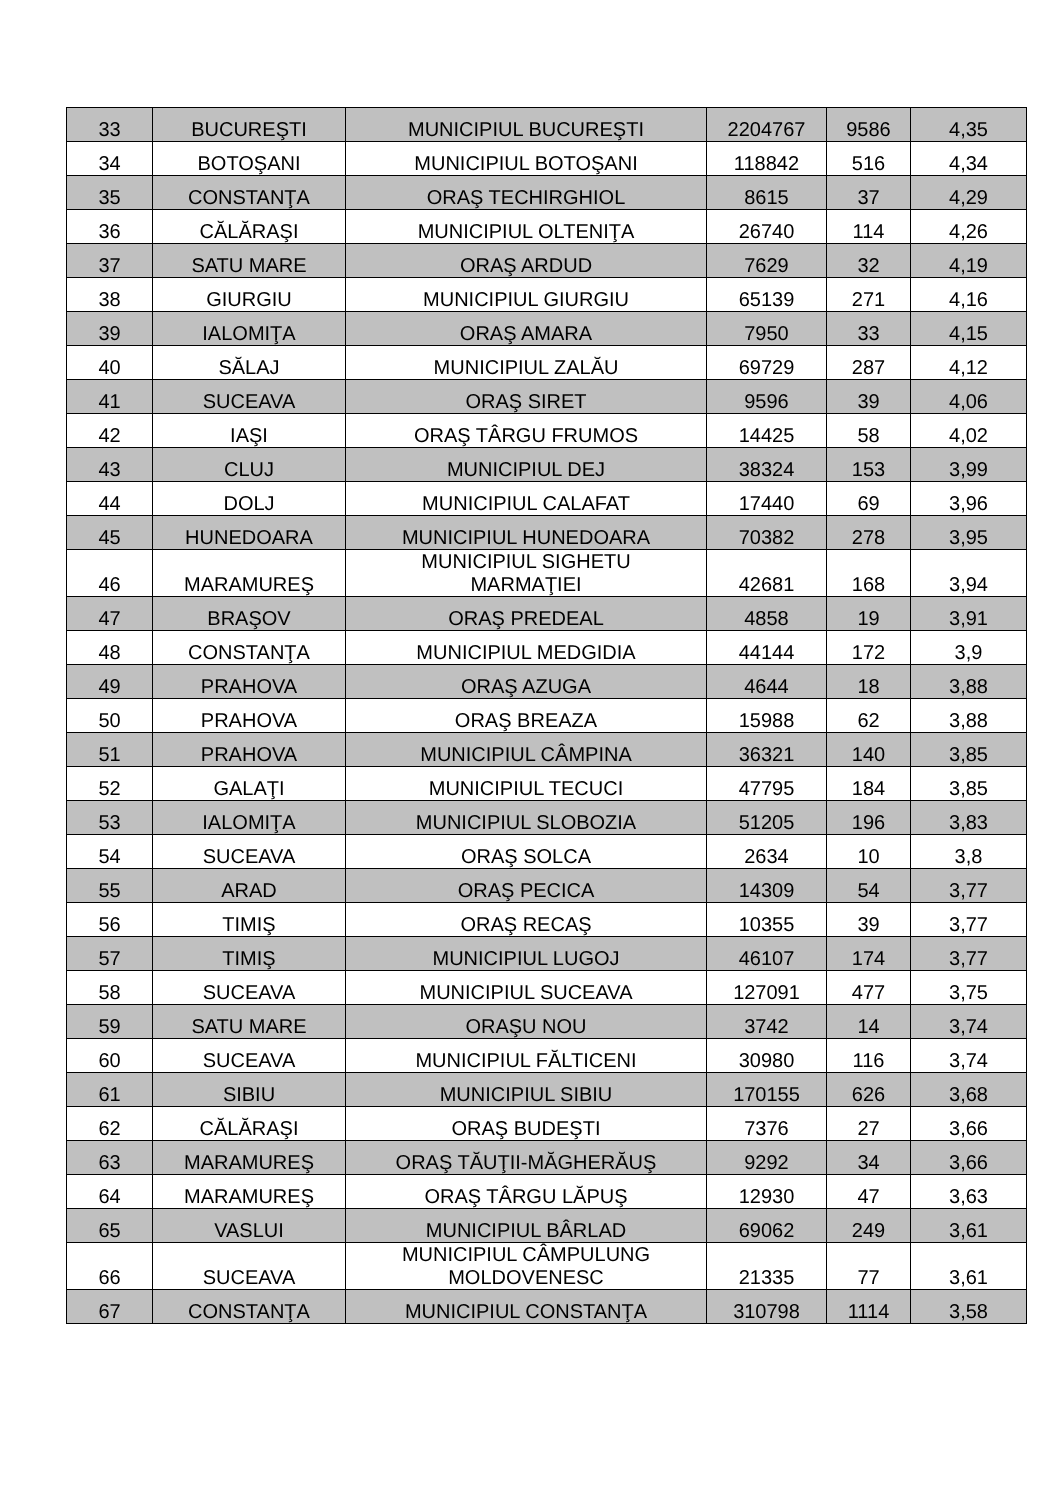| 33 | BUCUREŞTI | MUNICIPIUL BUCUREŞTI | 2204767 | 9586 | 4,35 |
| 34 | BOTOŞANI | MUNICIPIUL BOTOŞANI | 118842 | 516 | 4,34 |
| 35 | CONSTANŢA | ORAŞ TECHIRGHIOL | 8615 | 37 | 4,29 |
| 36 | CĂLĂRAŞI | MUNICIPIUL OLTENIŢA | 26740 | 114 | 4,26 |
| 37 | SATU MARE | ORAŞ ARDUD | 7629 | 32 | 4,19 |
| 38 | GIURGIU | MUNICIPIUL GIURGIU | 65139 | 271 | 4,16 |
| 39 | IALOMIŢA | ORAŞ AMARA | 7950 | 33 | 4,15 |
| 40 | SĂLAJ | MUNICIPIUL ZALĂU | 69729 | 287 | 4,12 |
| 41 | SUCEAVA | ORAŞ SIRET | 9596 | 39 | 4,06 |
| 42 | IAŞI | ORAŞ TÂRGU FRUMOS | 14425 | 58 | 4,02 |
| 43 | CLUJ | MUNICIPIUL DEJ | 38324 | 153 | 3,99 |
| 44 | DOLJ | MUNICIPIUL CALAFAT | 17440 | 69 | 3,96 |
| 45 | HUNEDOARA | MUNICIPIUL HUNEDOARA | 70382 | 278 | 3,95 |
| 46 | MARAMUREŞ | MUNICIPIUL SIGHETU MARMAŢIEI | 42681 | 168 | 3,94 |
| 47 | BRAŞOV | ORAŞ PREDEAL | 4858 | 19 | 3,91 |
| 48 | CONSTANŢA | MUNICIPIUL MEDGIDIA | 44144 | 172 | 3,9 |
| 49 | PRAHOVA | ORAŞ AZUGA | 4644 | 18 | 3,88 |
| 50 | PRAHOVA | ORAŞ BREAZA | 15988 | 62 | 3,88 |
| 51 | PRAHOVA | MUNICIPIUL CÂMPINA | 36321 | 140 | 3,85 |
| 52 | GALAŢI | MUNICIPIUL TECUCI | 47795 | 184 | 3,85 |
| 53 | IALOMIŢA | MUNICIPIUL SLOBOZIA | 51205 | 196 | 3,83 |
| 54 | SUCEAVA | ORAŞ SOLCA | 2634 | 10 | 3,8 |
| 55 | ARAD | ORAŞ PECICA | 14309 | 54 | 3,77 |
| 56 | TIMIŞ | ORAŞ RECAŞ | 10355 | 39 | 3,77 |
| 57 | TIMIŞ | MUNICIPIUL LUGOJ | 46107 | 174 | 3,77 |
| 58 | SUCEAVA | MUNICIPIUL SUCEAVA | 127091 | 477 | 3,75 |
| 59 | SATU MARE | ORAŞU NOU | 3742 | 14 | 3,74 |
| 60 | SUCEAVA | MUNICIPIUL FĂLTICENI | 30980 | 116 | 3,74 |
| 61 | SIBIU | MUNICIPIUL SIBIU | 170155 | 626 | 3,68 |
| 62 | CĂLĂRAŞI | ORAŞ BUDEŞTI | 7376 | 27 | 3,66 |
| 63 | MARAMUREŞ | ORAŞ TĂUŢII-MĂGHERĂUŞ | 9292 | 34 | 3,66 |
| 64 | MARAMUREŞ | ORAŞ TÂRGU LĂPUŞ | 12930 | 47 | 3,63 |
| 65 | VASLUI | MUNICIPIUL BÂRLAD | 69062 | 249 | 3,61 |
| 66 | SUCEAVA | MUNICIPIUL CÂMPULUNG MOLDOVENESC | 21335 | 77 | 3,61 |
| 67 | CONSTANŢA | MUNICIPIUL CONSTANŢA | 310798 | 1114 | 3,58 |